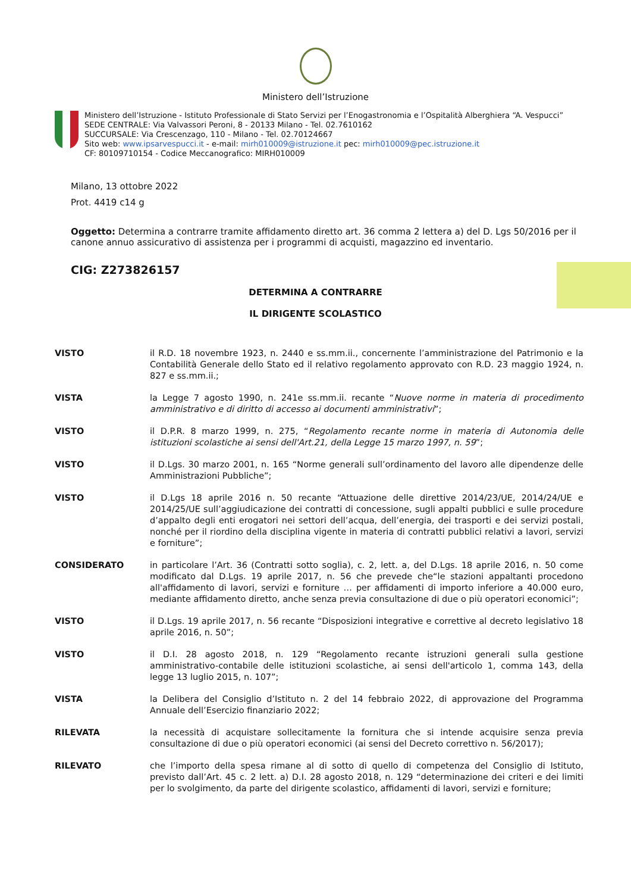Ministero dell’Istruzione
Ministero dell’Istruzione - Istituto Professionale di Stato Servizi per l’Enogastronomia e l’Ospitalità Alberghiera “A. Vespucci”
SEDE CENTRALE: Via Valvassori Peroni, 8 - 20133 Milano - Tel. 02.7610162
SUCCURSALE: Via Crescenzago, 110 - Milano - Tel. 02.70124667
Sito web: www.ipsarvespucci.it - e-mail: mirh010009@istruzione.it pec: mirh010009@pec.istruzione.it
CF: 80109710154 - Codice Meccanografico: MIRH010009
Milano, 13 ottobre 2022
Prot. 4419 c14 g
Oggetto: Determina a contrarre tramite affidamento diretto art. 36 comma 2 lettera a) del D. Lgs 50/2016 per il canone annuo assicurativo di assistenza per i programmi di acquisti, magazzino ed inventario.
CIG: Z273826157
DETERMINA A CONTRARRE
IL DIRIGENTE SCOLASTICO
VISTO il R.D. 18 novembre 1923, n. 2440 e ss.mm.ii., concernente l’amministrazione del Patrimonio e la Contabilità Generale dello Stato ed il relativo regolamento approvato con R.D. 23 maggio 1924, n. 827 e ss.mm.ii.;
VISTA la Legge 7 agosto 1990, n. 241e ss.mm.ii. recante “Nuove norme in materia di procedimento amministrativo e di diritto di accesso ai documenti amministrativi”;
VISTO il D.P.R. 8 marzo 1999, n. 275, “Regolamento recante norme in materia di Autonomia delle istituzioni scolastiche ai sensi dell'Art.21, della Legge 15 marzo 1997, n. 59”;
VISTO il D.Lgs. 30 marzo 2001, n. 165 “Norme generali sull’ordinamento del lavoro alle dipendenze delle Amministrazioni Pubbliche”;
VISTO il D.Lgs 18 aprile 2016 n. 50 recante “Attuazione delle direttive 2014/23/UE, 2014/24/UE e 2014/25/UE sull’aggiudicazione dei contratti di concessione, sugli appalti pubblici e sulle procedure d’appalto degli enti erogatori nei settori dell’acqua, dell’energia, dei trasporti e dei servizi postali, nonché per il riordino della disciplina vigente in materia di contratti pubblici relativi a lavori, servizi e forniture”;
CONSIDERATO in particolare l’Art. 36 (Contratti sotto soglia), c. 2, lett. a, del D.Lgs. 18 aprile 2016, n. 50 come modificato dal D.Lgs. 19 aprile 2017, n. 56 che prevede che“le stazioni appaltanti procedono all'affidamento di lavori, servizi e forniture … per affidamenti di importo inferiore a 40.000 euro, mediante affidamento diretto, anche senza previa consultazione di due o più operatori economici”;
VISTO il D.Lgs. 19 aprile 2017, n. 56 recante “Disposizioni integrative e correttive al decreto legislativo 18 aprile 2016, n. 50”;
VISTO il D.I. 28 agosto 2018, n. 129 “Regolamento recante istruzioni generali sulla gestione amministrativo-contabile delle istituzioni scolastiche, ai sensi dell'articolo 1, comma 143, della legge 13 luglio 2015, n. 107”;
VISTA la Delibera del Consiglio d’Istituto n. 2 del 14 febbraio 2022, di approvazione del Programma Annuale dell’Esercizio finanziario 2022;
RILEVATA la necessità di acquistare sollecitamente la fornitura che si intende acquisire senza previa consultazione di due o più operatori economici (ai sensi del Decreto correttivo n. 56/2017);
RILEVATO che l’importo della spesa rimane al di sotto di quello di competenza del Consiglio di Istituto, previsto dall’Art. 45 c. 2 lett. a) D.I. 28 agosto 2018, n. 129 “determinazione dei criteri e dei limiti per lo svolgimento, da parte del dirigente scolastico, affidamenti di lavori, servizi e forniture;